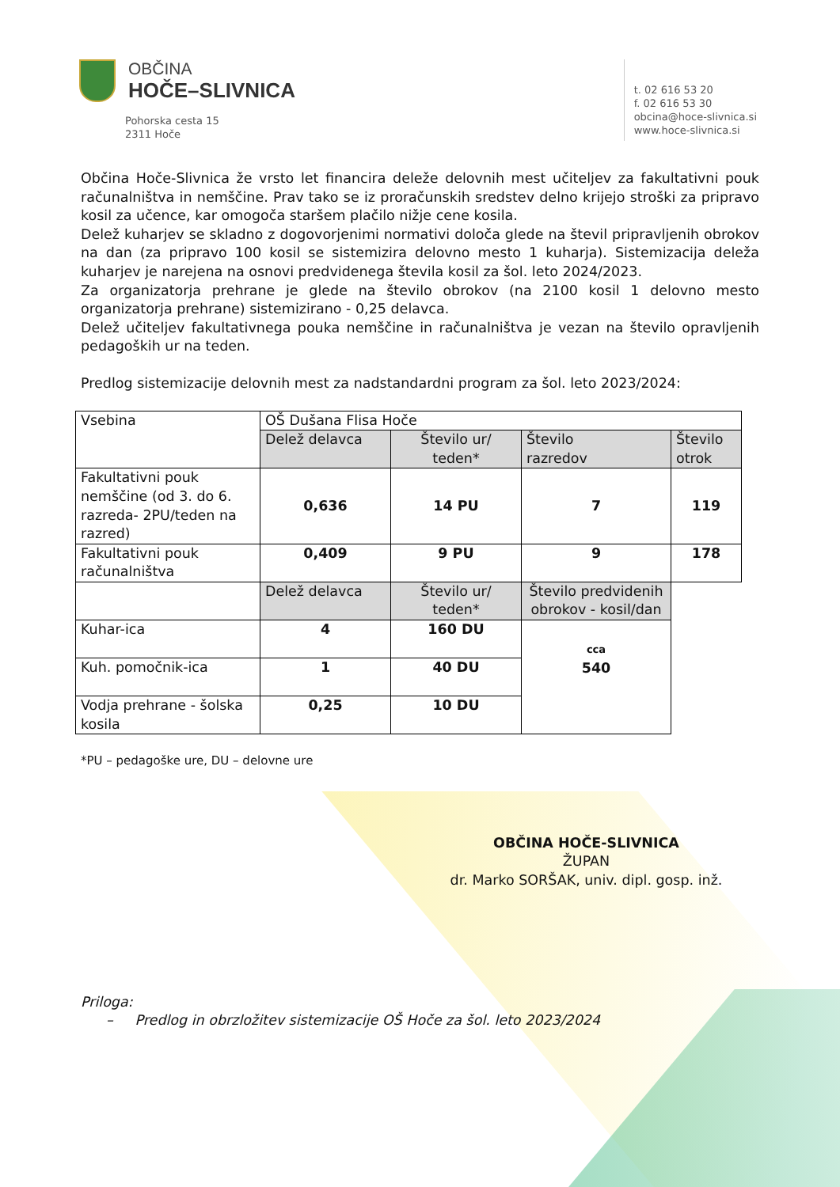OBČINA
HOČE–SLIVNICA
Pohorska cesta 15
2311 Hoče
t. 02 616 53 20
f. 02 616 53 30
obcina@hoce-slivnica.si
www.hoce-slivnica.si
Občina Hoče-Slivnica že vrsto let financira deleže delovnih mest učiteljev za fakultativni pouk računalništva in nemščine. Prav tako se iz proračunskih sredstev delno krijejo stroški za pripravo kosil za učence, kar omogoča staršem plačilo nižje cene kosila.
Delež kuharjev se skladno z dogovorjenimi normativi določa glede na števil pripravljenih obrokov na dan (za pripravo 100 kosil se sistemizira delovno mesto 1 kuharja). Sistemizacija deleža kuharjev je narejena na osnovi predvidenega števila kosil za šol. leto 2024/2023.
Za organizatorja prehrane je glede na število obrokov (na 2100 kosil 1 delovno mesto organizatorja prehrane) sistemizirano - 0,25 delavca.
Delež učiteljev fakultativnega pouka nemščine in računalništva je vezan na število opravljenih pedagoških ur na teden.
Predlog sistemizacije delovnih mest za nadstandardni program za šol. leto 2023/2024:
| Vsebina | OŠ Dušana Flisa Hoče | | | |
| | Delež delavca | Število ur/ teden* | Število razredov | Število otrok |
| Fakultativni pouk nemščine (od 3. do 6. razreda- 2PU/teden na razred) | 0,636 | 14 PU | 7 | 119 |
| Fakultativni pouk računalništva | 0,409 | 9 PU | 9 | 178 |
| | Delež delavca | Število ur/ teden* | Število predvidenih obrokov - kosil/dan | |
| Kuhar-ica | 4 | 160 DU | cca 540 | |
| Kuh. pomočnik-ica | 1 | 40 DU | | |
| Vodja prehrane - šolska kosila | 0,25 | 10 DU | | |
*PU – pedagoške ure, DU – delovne ure
OBČINA HOČE-SLIVNICA
ŽUPAN
dr. Marko SORŠAK, univ. dipl. gosp. inž.
Priloga:
– Predlog in obrzložitev sistemizacije OŠ Hoče za šol. leto 2023/2024